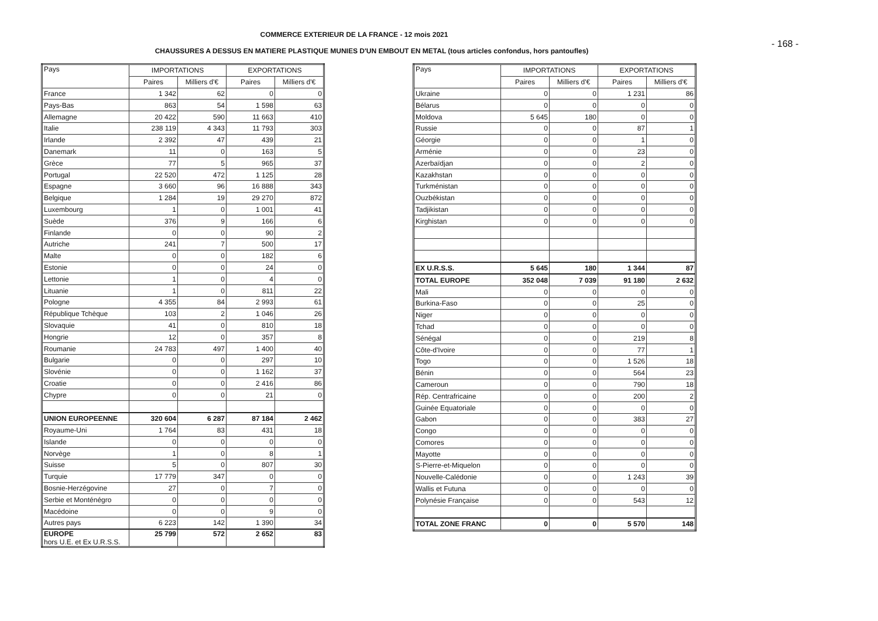COMMERCE EXTERIEUR DE LA FRANCE - 12 mois 2021
- 168 -
CHAUSSURES A DESSUS EN MATIERE PLASTIQUE MUNIES D'UN EMBOUT EN METAL (tous articles confondus, hors pantoufles)
| Pays | IMPORTATIONS | | EXPORTATIONS | |
| --- | --- | --- | --- | --- |
| | Paires | Milliers d'€ | Paires | Milliers d'€ |
| France | 1 342 | 62 | 0 | 0 |
| Pays-Bas | 863 | 54 | 1 598 | 63 |
| Allemagne | 20 422 | 590 | 11 663 | 410 |
| Italie | 238 119 | 4 343 | 11 793 | 303 |
| Irlande | 2 392 | 47 | 439 | 21 |
| Danemark | 11 | 0 | 163 | 5 |
| Grèce | 77 | 5 | 965 | 37 |
| Portugal | 22 520 | 472 | 1 125 | 28 |
| Espagne | 3 660 | 96 | 16 888 | 343 |
| Belgique | 1 284 | 19 | 29 270 | 872 |
| Luxembourg | 1 | 0 | 1 001 | 41 |
| Suède | 376 | 9 | 166 | 6 |
| Finlande | 0 | 0 | 90 | 2 |
| Autriche | 241 | 7 | 500 | 17 |
| Malte | 0 | 0 | 182 | 6 |
| Estonie | 0 | 0 | 24 | 0 |
| Lettonie | 1 | 0 | 4 | 0 |
| Lituanie | 1 | 0 | 811 | 22 |
| Pologne | 4 355 | 84 | 2 993 | 61 |
| République Tchèque | 103 | 2 | 1 046 | 26 |
| Slovaquie | 41 | 0 | 810 | 18 |
| Hongrie | 12 | 0 | 357 | 8 |
| Roumanie | 24 783 | 497 | 1 400 | 40 |
| Bulgarie | 0 | 0 | 297 | 10 |
| Slovénie | 0 | 0 | 1 162 | 37 |
| Croatie | 0 | 0 | 2 416 | 86 |
| Chypre | 0 | 0 | 21 | 0 |
| UNION EUROPEENNE | 320 604 | 6 287 | 87 184 | 2 462 |
| Royaume-Uni | 1 764 | 83 | 431 | 18 |
| Islande | 0 | 0 | 0 | 0 |
| Norvège | 1 | 0 | 8 | 1 |
| Suisse | 5 | 0 | 807 | 30 |
| Turquie | 17 779 | 347 | 0 | 0 |
| Bosnie-Herzégovine | 27 | 0 | 7 | 0 |
| Serbie et Monténégro | 0 | 0 | 0 | 0 |
| Macédoine | 0 | 0 | 9 | 0 |
| Autres pays | 6 223 | 142 | 1 390 | 34 |
| EUROPE hors U.E. et Ex U.R.S.S. | 25 799 | 572 | 2 652 | 83 |
| Pays | IMPORTATIONS | | EXPORTATIONS | |
| --- | --- | --- | --- | --- |
| | Paires | Milliers d'€ | Paires | Milliers d'€ |
| Ukraine | 0 | 0 | 1 231 | 86 |
| Bélarus | 0 | 0 | 0 | 0 |
| Moldova | 5 645 | 180 | 0 | 0 |
| Russie | 0 | 0 | 87 | 1 |
| Géorgie | 0 | 0 | 1 | 0 |
| Arménie | 0 | 0 | 23 | 0 |
| Azerbaïdjan | 0 | 0 | 2 | 0 |
| Kazakhstan | 0 | 0 | 0 | 0 |
| Turkménistan | 0 | 0 | 0 | 0 |
| Ouzbékistan | 0 | 0 | 0 | 0 |
| Tadjikistan | 0 | 0 | 0 | 0 |
| Kirghistan | 0 | 0 | 0 | 0 |
| EX U.R.S.S. | 5 645 | 180 | 1 344 | 87 |
| TOTAL EUROPE | 352 048 | 7 039 | 91 180 | 2 632 |
| Mali | 0 | 0 | 0 | 0 |
| Burkina-Faso | 0 | 0 | 25 | 0 |
| Niger | 0 | 0 | 0 | 0 |
| Tchad | 0 | 0 | 0 | 0 |
| Sénégal | 0 | 0 | 219 | 8 |
| Côte-d'Ivoire | 0 | 0 | 77 | 1 |
| Togo | 0 | 0 | 1 526 | 18 |
| Bénin | 0 | 0 | 564 | 23 |
| Cameroun | 0 | 0 | 790 | 18 |
| Rép. Centrafricaine | 0 | 0 | 200 | 2 |
| Guinée Equatoriale | 0 | 0 | 0 | 0 |
| Gabon | 0 | 0 | 383 | 27 |
| Congo | 0 | 0 | 0 | 0 |
| Comores | 0 | 0 | 0 | 0 |
| Mayotte | 0 | 0 | 0 | 0 |
| S-Pierre-et-Miquelon | 0 | 0 | 0 | 0 |
| Nouvelle-Calédonie | 0 | 0 | 1 243 | 39 |
| Wallis et Futuna | 0 | 0 | 0 | 0 |
| Polynésie Française | 0 | 0 | 543 | 12 |
| TOTAL ZONE FRANC | 0 | 0 | 5 570 | 148 |